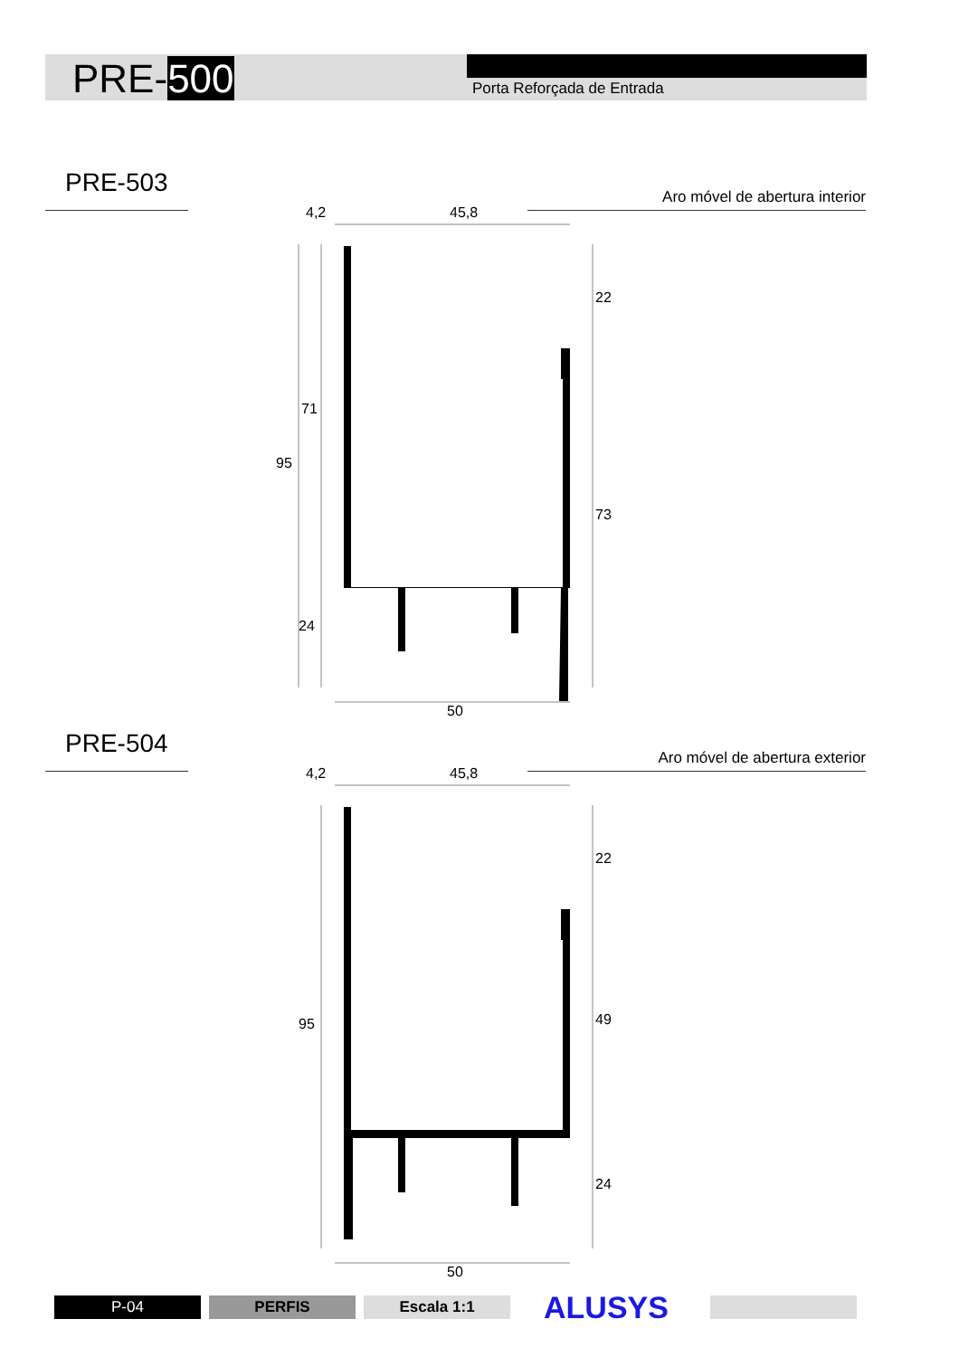PRE-500 Porta Reforçada de Entrada
PRE-503 Aro móvel de abertura interior
4,2 45,8
22
71
95
73
24
50
PRE-504 Aro móvel de abertura exterior
4,2 45,8
22
95 49
24
50
P-04 PERFIS Escala 1:1 ALUSYS